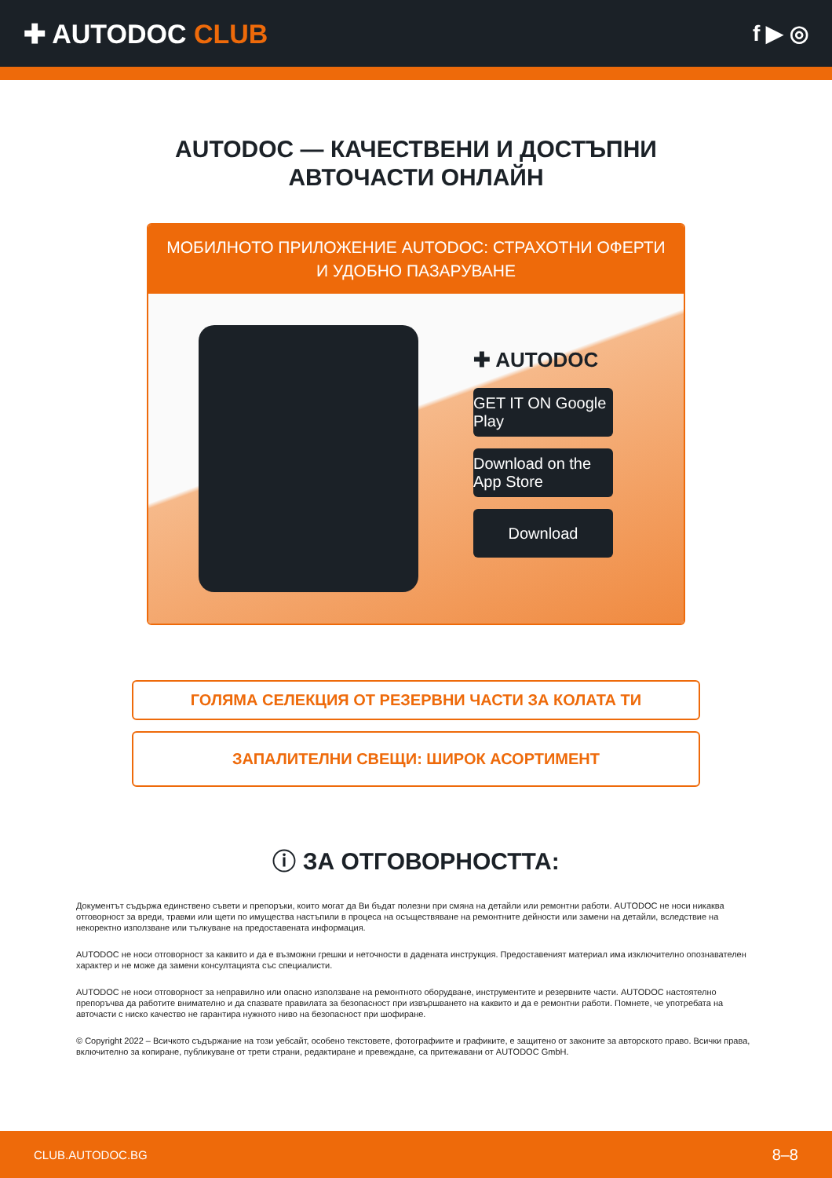✚ AUTODOC CLUB
f ▶ ◎
AUTODOC — КАЧЕСТВЕНИ И ДОСТЪПНИ
АВТОЧАСТИ ОНЛАЙН
МОБИЛНОТО ПРИЛОЖЕНИЕ AUTODOC: СТРАХОТНИ ОФЕРТИ И УДОБНО ПАЗАРУВАНЕ
✚ AUTODOC
GET IT ON Google Play
Download on the App Store
Download
ГОЛЯМА СЕЛЕКЦИЯ ОТ РЕЗЕРВНИ ЧАСТИ ЗА КОЛАТА ТИ
ЗАПАЛИТЕЛНИ СВЕЩИ: ШИРОК АСОРТИМЕНТ
ⓘ ЗА ОТГОВОРНОСТТА:
Документът съдържа единствено съвети и препоръки, които могат да Ви бъдат полезни при смяна на детайли или ремонтни работи. AUTODOC не носи никаква отговорност за вреди, травми или щети по имущества настъпили в процеса на осъществяване на ремонтните дейности или замени на детайли, вследствие на некоректно използване или тълкуване на предоставената информация.
AUTODOC не носи отговорност за каквито и да е възможни грешки и неточности в дадената инструкция. Предоставеният материал има изключително опознавателен характер и не може да замени консултацията със специалисти.
AUTODOC не носи отговорност за неправилно или опасно използване на ремонтното оборудване, инструментите и резервните части. AUTODOC настоятелно препоръчва да работите внимателно и да спазвате правилата за безопасност при извършването на каквито и да е ремонтни работи. Помнете, че употребата на авточасти с ниско качество не гарантира нужното ниво на безопасност при шофиране.
© Copyright 2022 – Всичкото съдържание на този уебсайт, особено текстовете, фотографиите и графиките, е защитено от законите за авторското право. Всички права, включително за копиране, публикуване от трети страни, редактиране и превеждане, са притежавани от AUTODOC GmbH.
CLUB.AUTODOC.BG 8–8